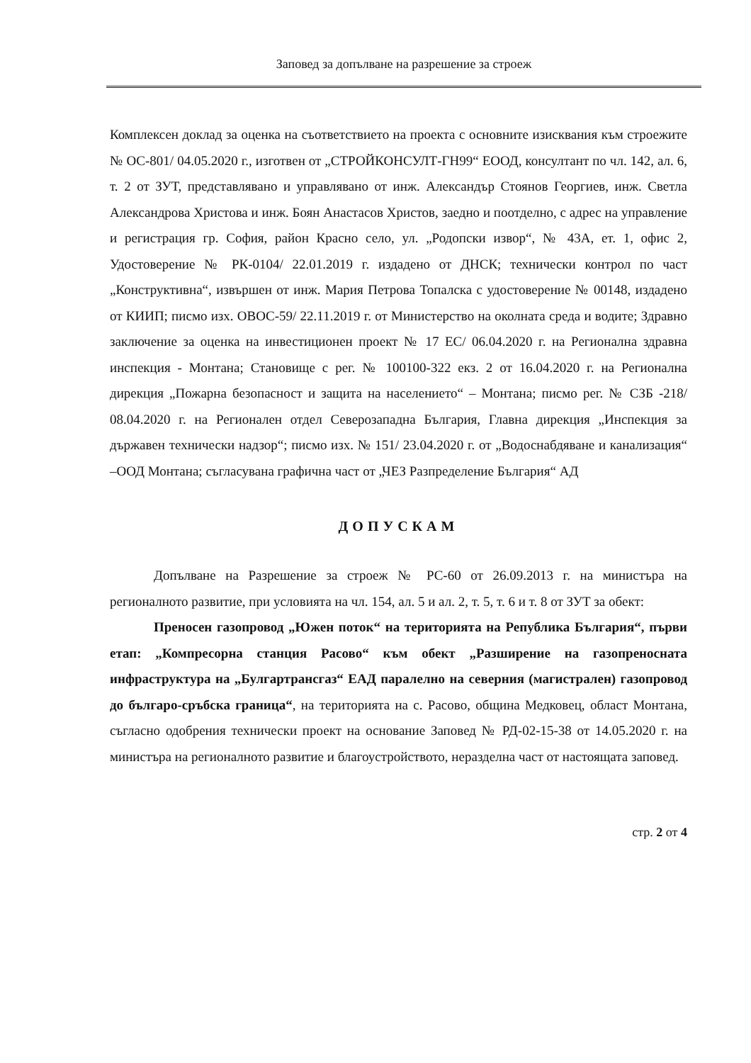Заповед за допълване на разрешение за строеж
Комплексен доклад за оценка на съответствието на проекта с основните изисквания към строежите № ОС-801/ 04.05.2020 г., изготвен от „СТРОЙКОНСУЛТ-ГН99“ ЕООД, консултант по чл. 142, ал. 6, т. 2 от ЗУТ, представлявано и управлявано от инж. Александър Стоянов Георгиев, инж. Светла Александрова Христова и инж. Боян Анастасов Христов, заедно и поотделно, с адрес на управление и регистрация гр. София, район Красно село, ул. „Родопски извор“, № 43А, ет. 1, офис 2, Удостоверение № РК-0104/ 22.01.2019 г. издадено от ДНСК; технически контрол по част „Конструктивна“, извършен от инж. Мария Петрова Топалска с удостоверение № 00148, издадено от КИИП; писмо изх. ОВОС-59/ 22.11.2019 г. от Министерство на околната среда и водите; Здравно заключение за оценка на инвестиционен проект № 17 ЕС/ 06.04.2020 г. на Регионална здравна инспекция - Монтана; Становище с рег. № 100100-322 екз. 2 от 16.04.2020 г. на Регионална дирекция „Пожарна безопасност и защита на населението“ – Монтана; писмо рег. № СЗБ -218/ 08.04.2020 г. на Регионален отдел Северозападна България, Главна дирекция „Инспекция за държавен технически надзор“; писмо изх. № 151/ 23.04.2020 г. от „Водоснабдяване и канализация“ –ООД Монтана; съгласувана графична част от „ЧЕЗ Разпределение България“ АД
ДОПУСКАМ
Допълване на Разрешение за строеж № РС-60 от 26.09.2013 г. на министъра на регионалното развитие, при условията на чл. 154, ал. 5 и ал. 2, т. 5, т. 6 и т. 8 от ЗУТ за обект:
Преносен газопровод „Южен поток“ на територията на Република България“, първи етап: „Компресорна станция Расово“ към обект „Разширение на газопреносната инфраструктура на „Булгартрансгаз“ ЕАД паралелно на северния (магистрален) газопровод до българо-сръбска граница“, на територията на с. Расово, община Медковец, област Монтана, съгласно одобрения технически проект на основание Заповед № РД-02-15-38 от 14.05.2020 г. на министъра на регионалното развитие и благоустройството, неразделна част от настоящата заповед.
стр. 2 от 4